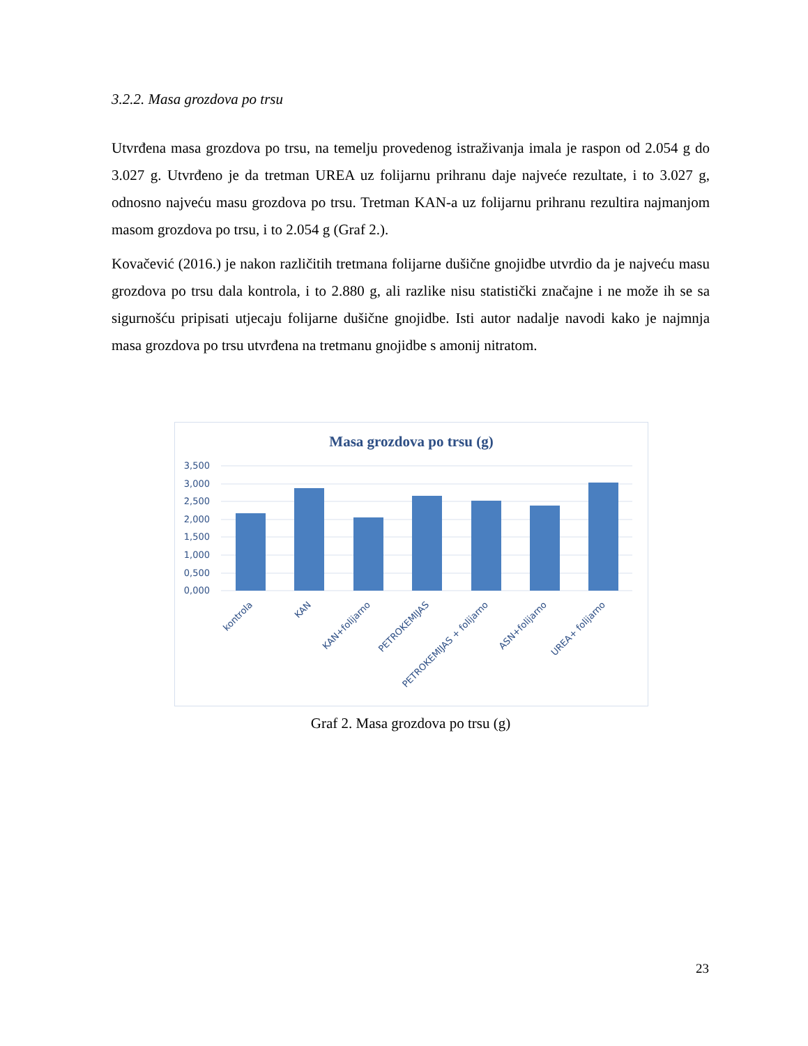3.2.2. Masa grozdova po trsu
Utvrđena masa grozdova po trsu, na temelju provedenog istraživanja imala je raspon od 2.054 g do 3.027 g. Utvrđeno je da tretman UREA uz folijarnu prihranu daje najveće rezultate, i to 3.027 g, odnosno najveću masu grozdova po trsu. Tretman KAN-a uz folijarnu prihranu rezultira najmanjom masom grozdova po trsu, i to 2.054 g (Graf 2.).
Kovačević (2016.) je nakon različitih tretmana folijarne dušične gnojidbe utvrdio da je najveću masu grozdova po trsu dala kontrola, i to 2.880 g, ali razlike nisu statistički značajne i ne može ih se sa sigurnošću pripisati utjecaju folijarne dušične gnojidbe. Isti autor nadalje navodi kako je najmnja masa grozdova po trsu utvrđena na tretmanu gnojidbe s amonij nitratom.
Masa grozdova po trsu (g)
3,500
3,000
2,500
2,000
1,500
1,000
0,500
0,000
kontrola
KAN
KAN+folijarno
PETROKEMIJAS
PETROKEMIJAS + folijarno
ASN+folijarno
UREA+ folijarno
Graf 2. Masa grozdova po trsu (g)
23